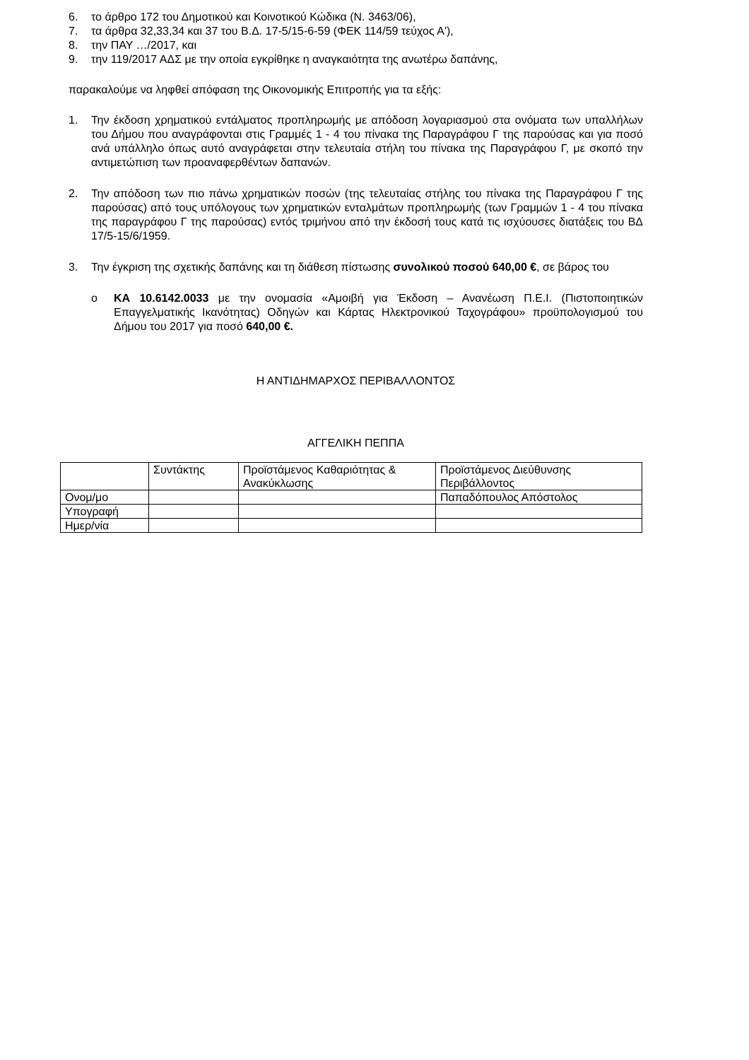6. το άρθρο 172 του Δημοτικού και Κοινοτικού Κώδικα (Ν. 3463/06),
7. τα άρθρα 32,33,34 και 37 του Β.Δ. 17-5/15-6-59 (ΦΕΚ 114/59 τεύχος Α'),
8. την ΠΑΥ …/2017, και
9. την 119/2017 ΑΔΣ με την οποία εγκρίθηκε η αναγκαιότητα της ανωτέρω δαπάνης,
παρακαλούμε να ληφθεί απόφαση της Οικονομικής Επιτροπής για τα εξής:
1. Την έκδοση χρηματικού εντάλματος προπληρωμής με απόδοση λογαριασμού στα ονόματα των υπαλλήλων του Δήμου που αναγράφονται στις Γραμμές 1 - 4 του πίνακα της Παραγράφου Γ της παρούσας και για ποσό ανά υπάλληλο όπως αυτό αναγράφεται στην τελευταία στήλη του πίνακα της Παραγράφου Γ, με σκοπό την αντιμετώπιση των προαναφερθέντων δαπανών.
2. Την απόδοση των πιο πάνω χρηματικών ποσών (της τελευταίας στήλης του πίνακα της Παραγράφου Γ της παρούσας) από τους υπόλογους των χρηματικών ενταλμάτων προπληρωμής (των Γραμμών 1 - 4 του πίνακα της παραγράφου Γ της παρούσας) εντός τριμήνου από την έκδοσή τους κατά τις ισχύουσες διατάξεις του ΒΔ 17/5-15/6/1959.
3. Την έγκριση της σχετικής δαπάνης και τη διάθεση πίστωσης συνολικού ποσού 640,00 €, σε βάρος του
o ΚΑ 10.6142.0033 με την ονομασία «Αμοιβή για Έκδοση – Ανανέωση Π.Ε.Ι. (Πιστοποιητικών Επαγγελματικής Ικανότητας) Οδηγών και Κάρτας Ηλεκτρονικού Ταχογράφου» προϋπολογισμού του Δήμου του 2017 για ποσό 640,00 €.
Η ΑΝΤΙΔΗΜΑΡΧΟΣ ΠΕΡΙΒΑΛΛΟΝΤΟΣ
ΑΓΓΕΛΙΚΗ ΠΕΠΠΑ
| | Συντάκτης | Προϊστάμενος Καθαριότητας & Ανακύκλωσης | Προϊστάμενος Διεύθυνσης Περιβάλλοντος |
| Ονομ/μο | | | Παπαδόπουλος Απόστολος |
| Υπογραφή | | | |
| Ημερ/νία | | | |